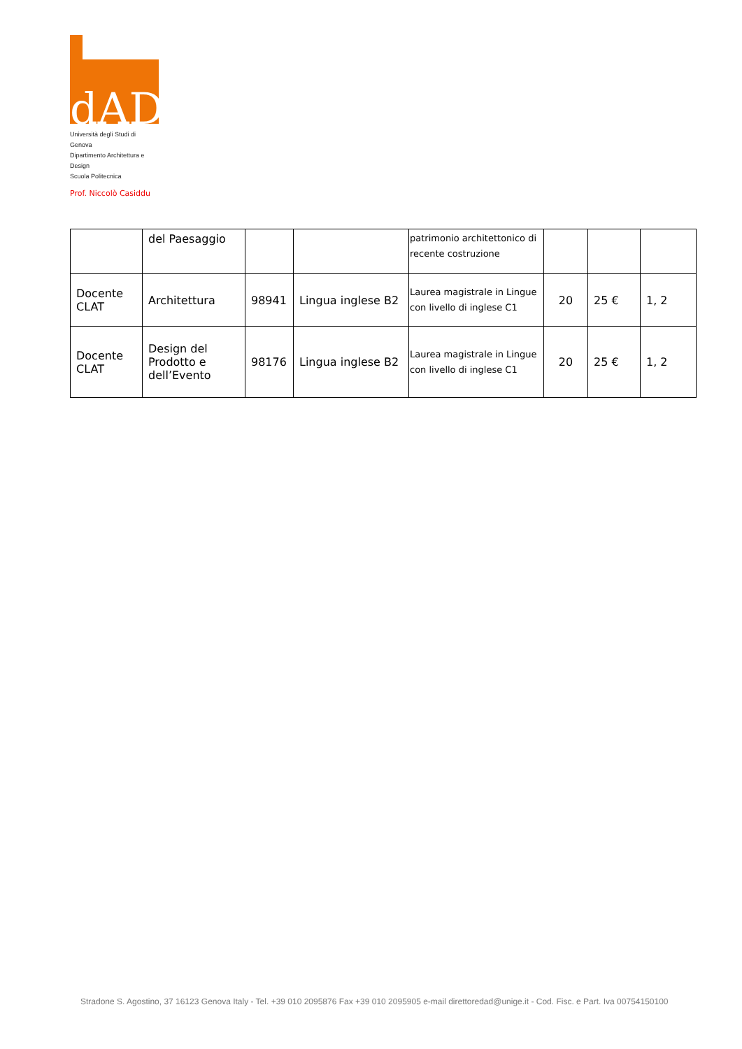dAD
Università degli Studi di Genova
Dipartimento Architettura e Design
Scuola Politecnica
Prof. Niccolò Casiddu
| | del Paesaggio | | | patrimonio architettonico di recente costruzione | | | |
| Docente CLAT | Architettura | 98941 | Lingua inglese B2 | Laurea magistrale in Lingue con livello di inglese C1 | 20 | 25 € | 1, 2 |
| Docente CLAT | Design del Prodotto e dell’Evento | 98176 | Lingua inglese B2 | Laurea magistrale in Lingue con livello di inglese C1 | 20 | 25 € | 1, 2 |
Stradone S. Agostino, 37 16123 Genova Italy - Tel. +39 010 2095876 Fax +39 010 2095905 e-mail direttoredad@unige.it - Cod. Fisc. e Part. Iva 00754150100